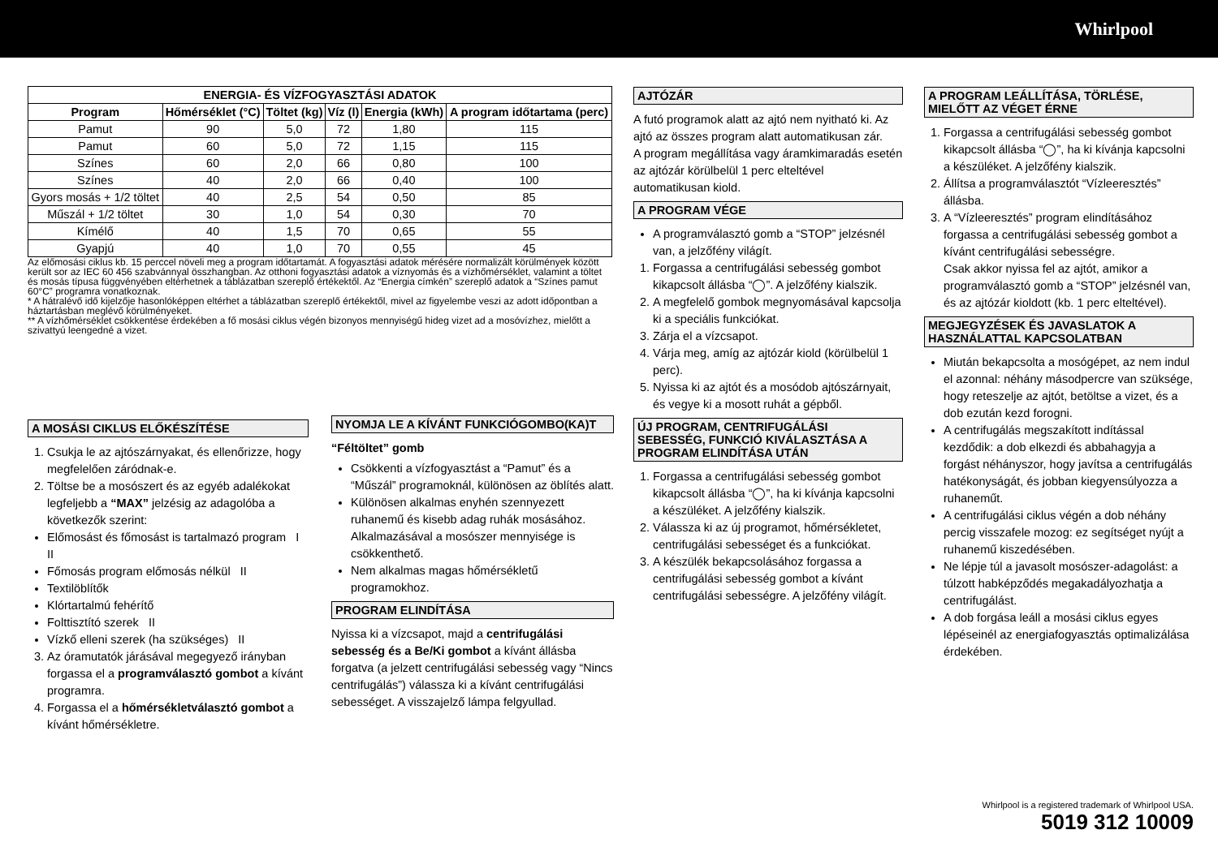Whirlpool
| ENERGIA- ÉS VÍZFOGYASZTÁSI ADATOK | | | | | |
| --- | --- | --- | --- | --- | --- |
| Program | Hőmérséklet (°C) | Töltet (kg) | Víz (l) | Energia (kWh) | A program időtartama (perc) |
| Pamut | 90 | 5,0 | 72 | 1,80 | 115 |
| Pamut | 60 | 5,0 | 72 | 1,15 | 115 |
| Színes | 60 | 2,0 | 66 | 0,80 | 100 |
| Színes | 40 | 2,0 | 66 | 0,40 | 100 |
| Gyors mosás + 1/2 töltet | 40 | 2,5 | 54 | 0,50 | 85 |
| Műszál + 1/2 töltet | 30 | 1,0 | 54 | 0,30 | 70 |
| Kímélő | 40 | 1,5 | 70 | 0,65 | 55 |
| Gyapjú | 40 | 1,0 | 70 | 0,55 | 45 |
Az előmosási ciklus kb. 15 perccel növeli meg a program időtartamát. A fogyasztási adatok mérésére normalizált körülmények között került sor az IEC 60 456 szabvánnyal összhangban. Az otthoni fogyasztási adatok a víznyomás és a vízhőmérséklet, valamint a töltet és mosás típusa függvényében eltérhetnek a táblázatban szereplő értékektől. Az “Energia címkén” szereplő adatok a “Színes pamut 60°C” programra vonatkoznak.
* A hátralévő idő kijelzője hasonlóképpen eltérhet a táblázatban szereplő értékektől, mivel az figyelembe veszi az adott időpontban a háztartásban meglévő körülményeket.
** A vízhőmérséklet csökkentése érdekében a fő mosási ciklus végén bizonyos mennyiségű hideg vizet ad a mosóvízhez, mielőtt a szivattyú leengedné a vizet.
A MOSÁSI CIKLUS ELŐKÉSZÍTÉSE
1. Csukja le az ajtószárnyakat, és ellenőrizze, hogy megfelelően záródnak-e.
2. Töltse be a mosószert és az egyéb adalékokat legfeljebb a “MAX” jelzésig az adagolóba a következők szerint:
Előmosást és főmosást is tartalmazó program I II
Főmosás program előmosás nélkül II
Textilöblítők
Klórtartalmú fehérítő
Folttisztító szerek II
Vízkő elleni szerek (ha szükséges) II
3. Az óramutatók járásával megegyező irányban forgassa el a programválasztó gombot a kívánt programra.
4. Forgassa el a hőmérsékletválasztó gombot a kívánt hőmérsékletre.
NYOMJA LE A KÍVÁNT FUNKCIÓGOMBO(KA)T
“Féltöltet” gomb
Csökkenti a vízfogyasztást a “Pamut” és a “Műszál” programoknál, különösen az öblítés alatt.
Különösen alkalmas enyhén szennyezett ruhanemű és kisebb adag ruhák mosásához. Alkalmazásával a mosószer mennyisége is csökkenthető.
Nem alkalmas magas hőmérsékletű programokhoz.
PROGRAM ELINDÍTÁSA
Nyissa ki a vízcsapot, majd a centrifugálási sebesség és a Be/Ki gombot a kívánt állásba forgatva (a jelzett centrifugálási sebesség vagy “Nincs centrifugálás”) válassza ki a kívánt centrifugálási sebességet. A visszajelző lámpa felgyullad.
AJTÓZÁR
A futó programok alatt az ajtó nem nyitható ki. Az ajtó az összes program alatt automatikusan zár.
A program megállítása vagy áramkimaradás esetén az ajtózár körülbelül 1 perc elteltével automatikusan kiold.
A PROGRAM VÉGE
A programválasztó gomb a “STOP” jelzésnél van, a jelzőfény világít.
1. Forgassa a centrifugálási sebesség gombot kikapcsolt állásba “◯”. A jelzőfény kialszik.
2. A megfelelő gombok megnyomásával kapcsolja ki a speciális funkciókat.
3. Zárja el a vízcsapot.
4. Várja meg, amíg az ajtózár kiold (körülbelül 1 perc).
5. Nyissa ki az ajtót és a mosódob ajtószárnyait, és vegye ki a mosott ruhát a gépből.
ÚJ PROGRAM, CENTRIFUGÁLÁSI SEBESSÉG, FUNKCIÓ KIVÁLASZTÁSA A PROGRAM ELINDÍTÁSA UTÁN
1. Forgassa a centrifugálási sebesség gombot kikapcsolt állásba “◯”, ha ki kívánja kapcsolni a készüléket. A jelzőfény kialszik.
2. Válassza ki az új programot, hőmérsékletet, centrifugálási sebességet és a funkciókat.
3. A készülék bekapcsolásához forgassa a centrifugálási sebesség gombot a kívánt centrifugálási sebességre. A jelzőfény világít.
A PROGRAM LEÁLLÍTÁSA, TÖRLÉSE, MIELŐTT AZ VÉGET ÉRNE
1. Forgassa a centrifugálási sebesség gombot kikapcsolt állásba “◯”, ha ki kívánja kapcsolni a készüléket. A jelzőfény kialszik.
2. Állítsa a programválasztót “Vízleeresztés” állásba.
3. A “Vízleeresztés” program elindításához forgassa a centrifugálási sebesség gombot a kívánt centrifugálási sebességre.
Csak akkor nyissa fel az ajtót, amikor a programválasztó gomb a “STOP” jelzésnél van, és az ajtózár kioldott (kb. 1 perc elteltével).
MEGJEGYZÉSEK ÉS JAVASLATOK A HASZNÁLATTAL KAPCSOLATBAN
Miután bekapcsolta a mosógépet, az nem indul el azonnal: néhány másodpercre van szüksége, hogy reteszelje az ajtót, betöltse a vizet, és a dob ezután kezd forogni.
A centrifugálás megszakított indítással kezdődik: a dob elkezdi és abbahagyja a forgást néhányszor, hogy javítsa a centrifugálás hatékonyságát, és jobban kiegyensúlyozza a ruhaneműt.
A centrifugálási ciklus végén a dob néhány percig visszafele mozog: ez segítséget nyújt a ruhanemű kiszedésében.
Ne lépje túl a javasolt mosószer-adagolást: a túlzott habképződés megakadályozhatja a centrifugálást.
A dob forgása leáll a mosási ciklus egyes lépéseinél az energiafogyasztás optimalizálása érdekében.
Whirlpool is a registered trademark of Whirlpool USA.
5019 312 10009